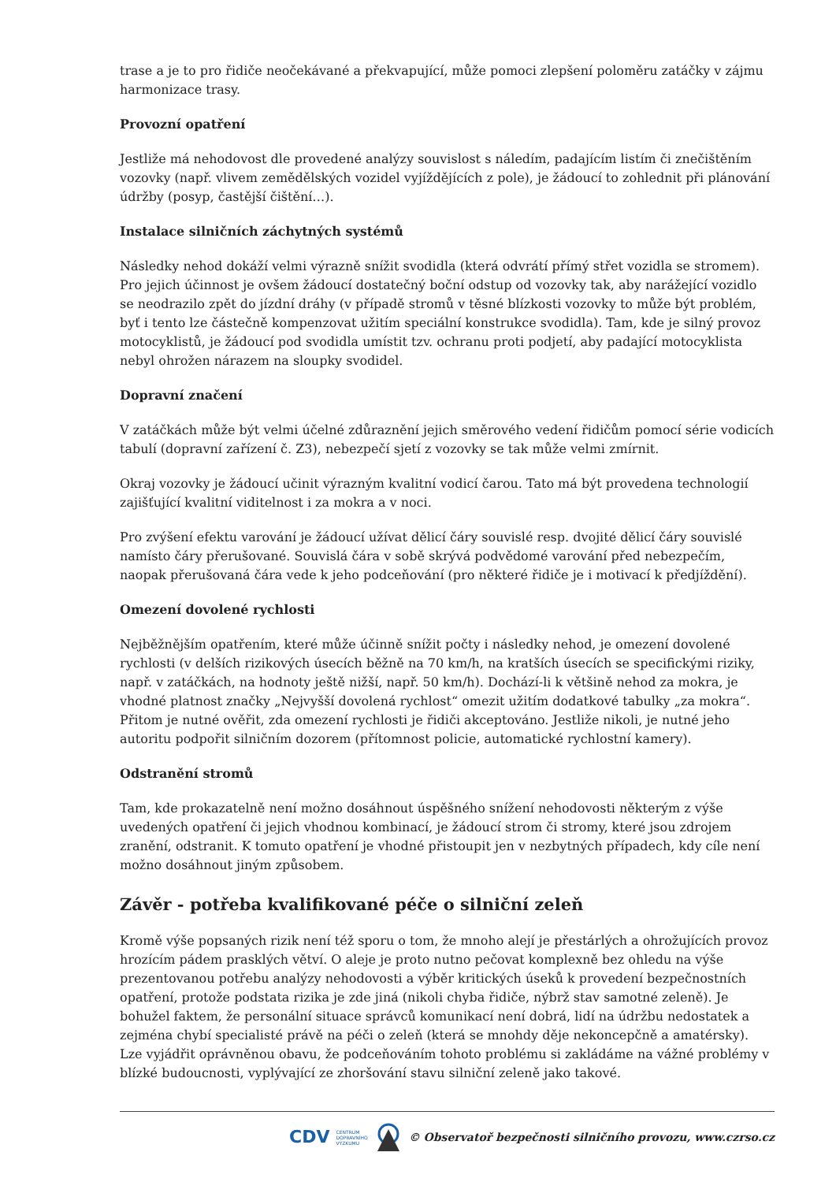trase a je to pro řidiče neočekávané a překvapující, může pomoci zlepšení poloměru zatáčky v zájmu harmonizace trasy.
Provozní opatření
Jestliže má nehodovost dle provedené analýzy souvislost s náledím, padajícím listím či znečištěním vozovky (např. vlivem zemědělských vozidel vyjíždějících z pole), je žádoucí to zohlednit při plánování údržby (posyp, častější čištění…).
Instalace silničních záchytných systémů
Následky nehod dokáží velmi výrazně snížit svodidla (která odvrátí přímý střet vozidla se stromem). Pro jejich účinnost je ovšem žádoucí dostatečný boční odstup od vozovky tak, aby narážející vozidlo se neodrazilo zpět do jízdní dráhy (v případě stromů v těsné blízkosti vozovky to může být problém, byť i tento lze částečně kompenzovat užitím speciální konstrukce svodidla). Tam, kde je silný provoz motocyklistů, je žádoucí pod svodidla umístit tzv. ochranu proti podjetí, aby padající motocyklista nebyl ohrožen nárazem na sloupky svodidel.
Dopravní značení
V zatáčkách může být velmi účelné zdůraznění jejich směrového vedení řidičům pomocí série vodicích tabulí (dopravní zařízení č. Z3), nebezpečí sjetí z vozovky se tak může velmi zmírnit.
Okraj vozovky je žádoucí učinit výrazným kvalitní vodicí čarou. Tato má být provedena technologií zajišťující kvalitní viditelnost i za mokra a v noci.
Pro zvýšení efektu varování je žádoucí užívat dělicí čáry souvislé resp. dvojité dělicí čáry souvislé namísto čáry přerušované. Souvislá čára v sobě skrývá podvědomé varování před nebezpečím, naopak přerušovaná čára vede k jeho podceňování (pro některé řidiče je i motivací k předjíždění).
Omezení dovolené rychlosti
Nejběžnějším opatřením, které může účinně snížit počty i následky nehod, je omezení dovolené rychlosti (v delších rizikových úsecích běžně na 70 km/h, na kratších úsecích se specifickými riziky, např. v zatáčkách, na hodnoty ještě nižší, např. 50 km/h). Dochází-li k většině nehod za mokra, je vhodné platnost značky „Nejvyšší dovolená rychlost“ omezit užitím dodatkové tabulky „za mokra“. Přitom je nutné ověřit, zda omezení rychlosti je řidiči akceptováno. Jestliže nikoli, je nutné jeho autoritu podpořit silničním dozorem (přítomnost policie, automatické rychlostní kamery).
Odstranění stromů
Tam, kde prokazatelně není možno dosáhnout úspěšného snížení nehodovosti některým z výše uvedených opatření či jejich vhodnou kombinací, je žádoucí strom či stromy, které jsou zdrojem zranění, odstranit. K tomuto opatření je vhodné přistoupit jen v nezbytných případech, kdy cíle není možno dosáhnout jiným způsobem.
Závěr - potřeba kvalifikované péče o silniční zeleň
Kromě výše popsaných rizik není též sporu o tom, že mnoho alejí je přestárlých a ohrožujících provoz hrozícím pádem prasklých větví. O aleje je proto nutno pečovat komplexně bez ohledu na výše prezentovanou potřebu analýzy nehodovosti a výběr kritických úseků k provedení bezpečnostních opatření, protože podstata rizika je zde jiná (nikoli chyba řidiče, nýbrž stav samotné zeleně). Je bohužel faktem, že personální situace správců komunikací není dobrá, lidí na údržbu nedostatek a zejména chybí specialisté právě na péči o zeleň (která se mnohdy děje nekoncepčně a amatérsky). Lze vyjádřit oprávněnou obavu, že podceňováním tohoto problému si zakládáme na vážné problémy v blízké budoucnosti, vyplývající ze zhoršování stavu silniční zeleně jako takové.
CDV CENTRUM
DOPRAVNÍHO
VÝZKUMU © Observatoř bezpečnosti silničního provozu, www.czrso.cz